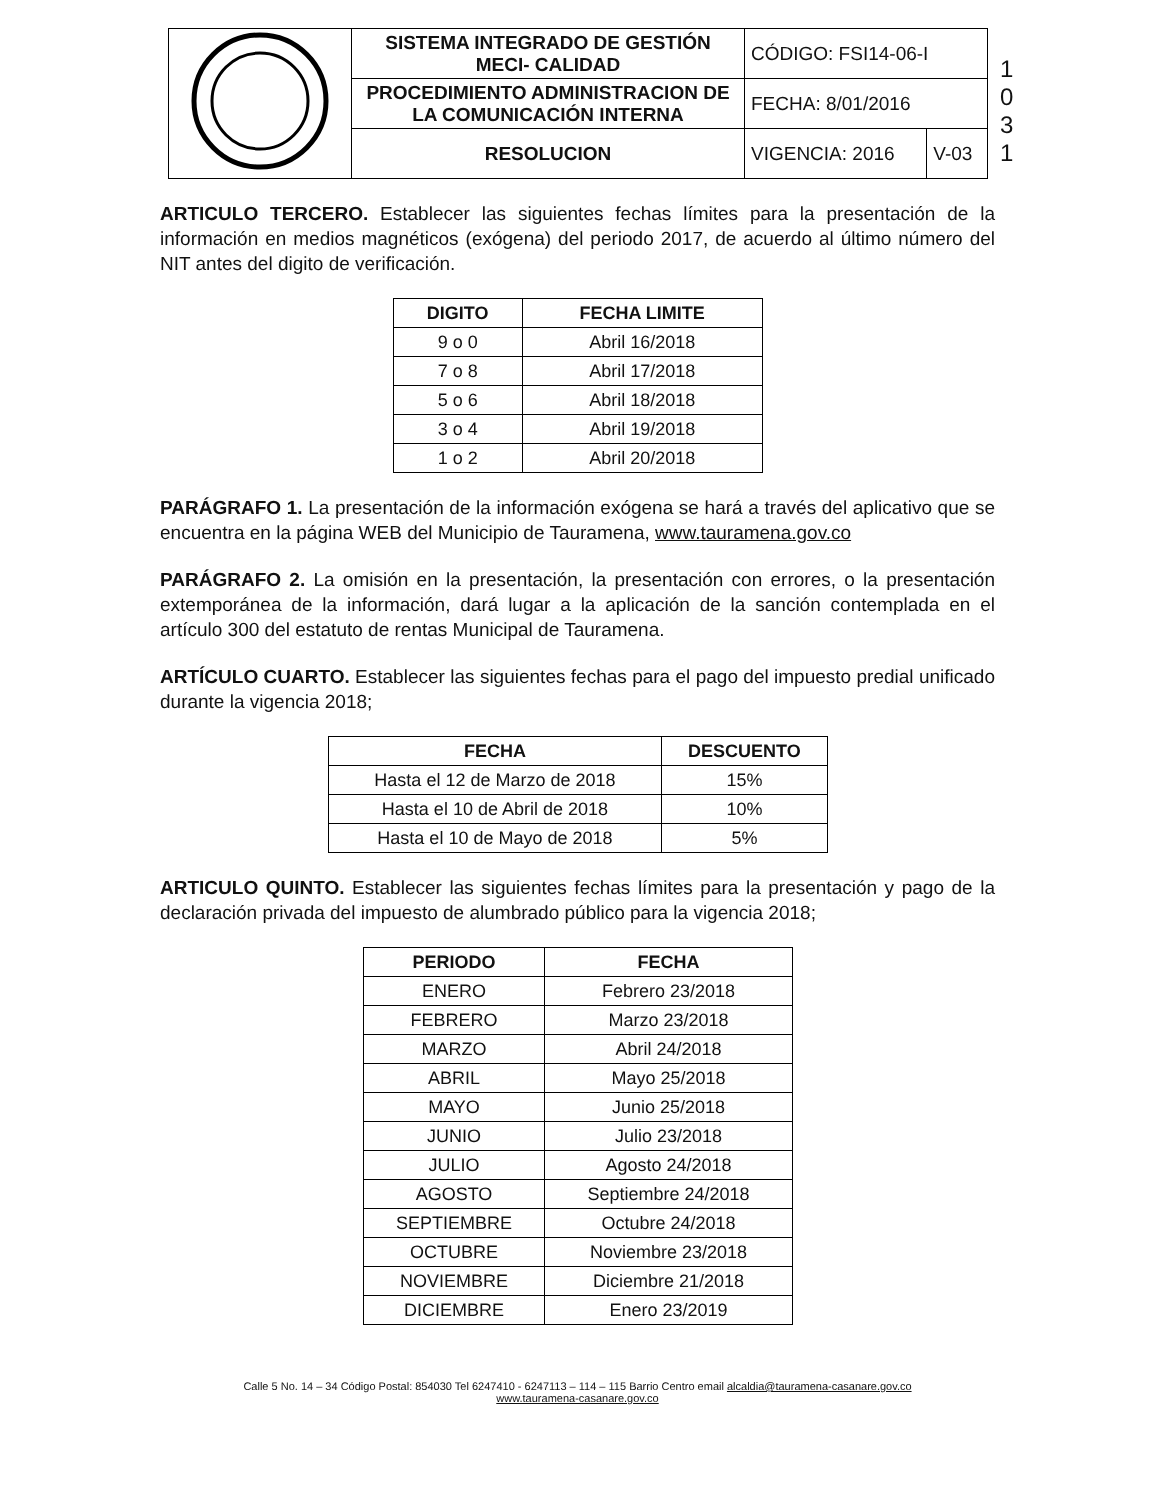1 0 3 1
| | SISTEMA INTEGRADO DE GESTIÓN MECI- CALIDAD | CÓDIGO: FSI14-06-I | |
| | PROCEDIMIENTO ADMINISTRACION DE LA COMUNICACIÓN INTERNA | FECHA: 8/01/2016 | |
| | RESOLUCION | VIGENCIA: 2016 | V-03 |
ARTICULO TERCERO. Establecer las siguientes fechas límites para la presentación de la información en medios magnéticos (exógena) del periodo 2017, de acuerdo al último número del NIT antes del digito de verificación.
| DIGITO | FECHA LIMITE |
| --- | --- |
| 9 o 0 | Abril 16/2018 |
| 7 o 8 | Abril 17/2018 |
| 5 o 6 | Abril 18/2018 |
| 3 o 4 | Abril 19/2018 |
| 1 o 2 | Abril 20/2018 |
PARÁGRAFO 1. La presentación de la información exógena se hará a través del aplicativo que se encuentra en la página WEB del Municipio de Tauramena, www.tauramena.gov.co
PARÁGRAFO 2. La omisión en la presentación, la presentación con errores, o la presentación extemporánea de la información, dará lugar a la aplicación de la sanción contemplada en el artículo 300 del estatuto de rentas Municipal de Tauramena.
ARTÍCULO CUARTO. Establecer las siguientes fechas para el pago del impuesto predial unificado durante la vigencia 2018;
| FECHA | DESCUENTO |
| --- | --- |
| Hasta el 12 de Marzo de 2018 | 15% |
| Hasta el 10 de Abril de 2018 | 10% |
| Hasta el 10 de Mayo de 2018 | 5% |
ARTICULO QUINTO. Establecer las siguientes fechas límites para la presentación y pago de la declaración privada del impuesto de alumbrado público para la vigencia 2018;
| PERIODO | FECHA |
| --- | --- |
| ENERO | Febrero 23/2018 |
| FEBRERO | Marzo 23/2018 |
| MARZO | Abril 24/2018 |
| ABRIL | Mayo 25/2018 |
| MAYO | Junio 25/2018 |
| JUNIO | Julio 23/2018 |
| JULIO | Agosto 24/2018 |
| AGOSTO | Septiembre 24/2018 |
| SEPTIEMBRE | Octubre 24/2018 |
| OCTUBRE | Noviembre 23/2018 |
| NOVIEMBRE | Diciembre 21/2018 |
| DICIEMBRE | Enero 23/2019 |
Calle 5 No. 14 – 34 Código Postal: 854030 Tel 6247410 - 6247113 – 114 – 115 Barrio Centro email alcaldia@tauramena-casanare.gov.co
www.tauramena-casanare.gov.co